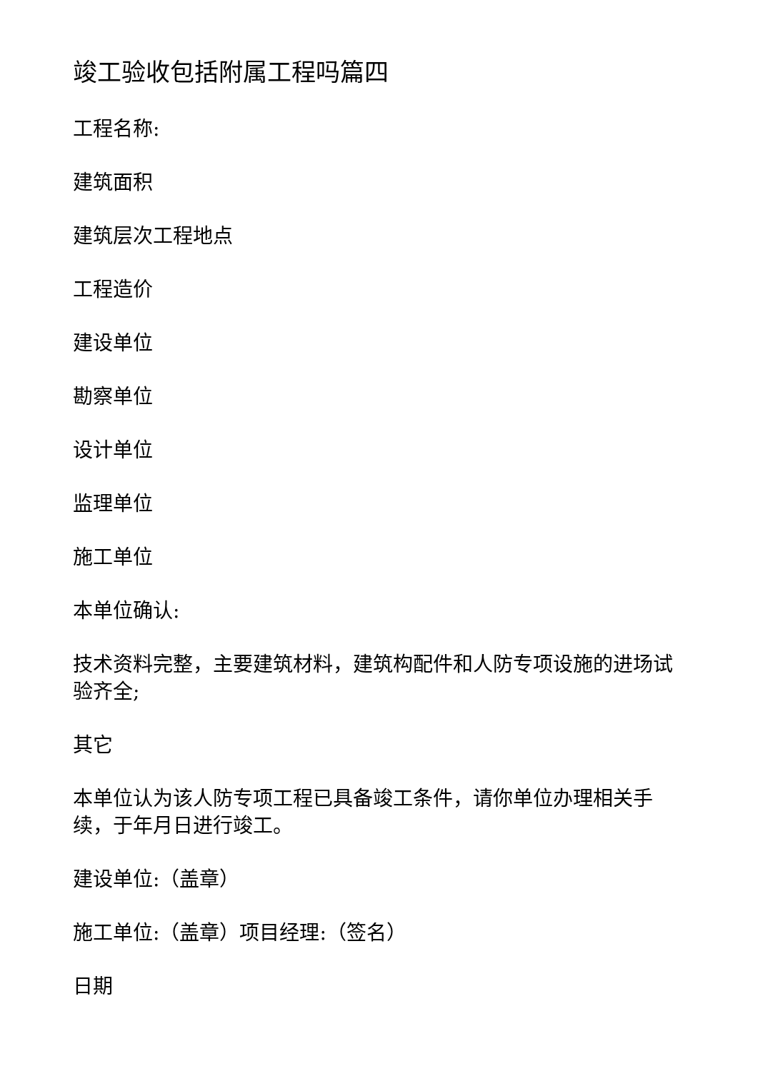竣工验收包括附属工程吗篇四
工程名称:
建筑面积
建筑层次工程地点
工程造价
建设单位
勘察单位
设计单位
监理单位
施工单位
本单位确认:
技术资料完整，主要建筑材料，建筑构配件和人防专项设施的进场试验齐全;
其它
本单位认为该人防专项工程已具备竣工条件，请你单位办理相关手续，于年月日进行竣工。
建设单位:（盖章）
施工单位:（盖章）项目经理:（签名）
日期